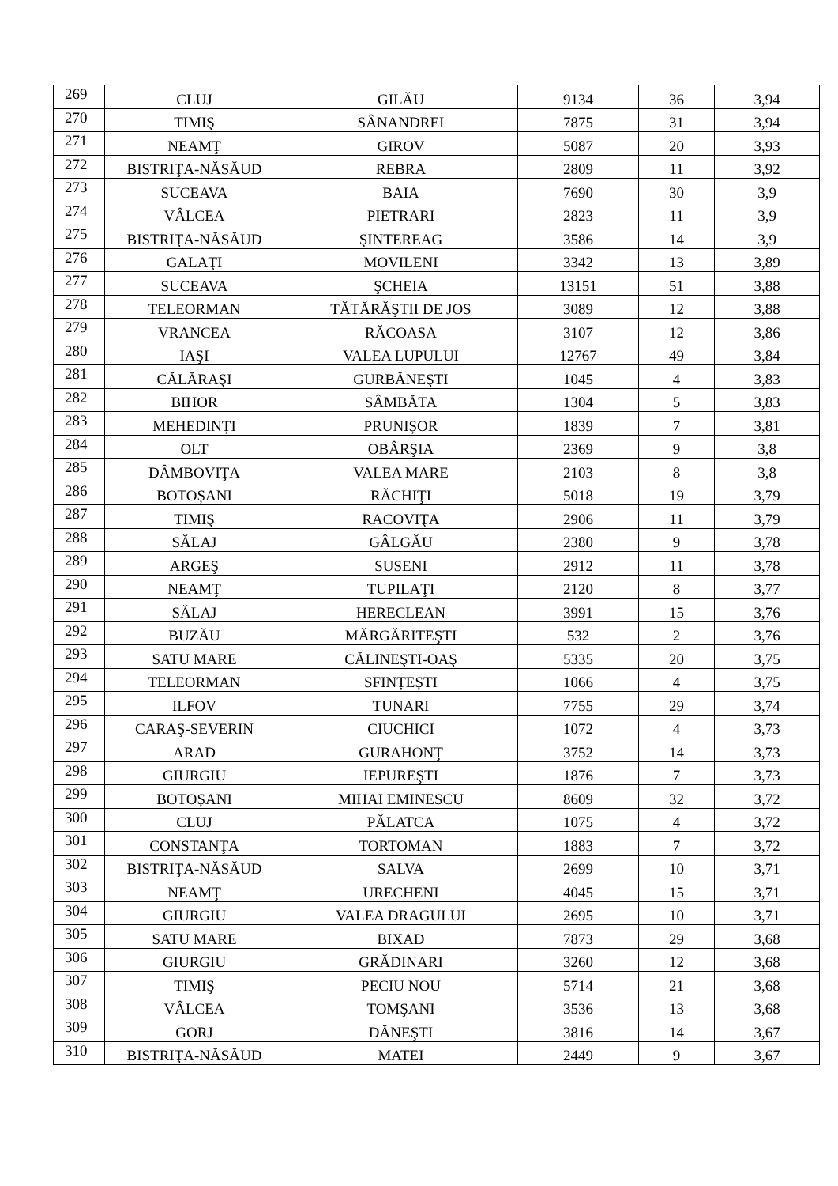| 269 | CLUJ | GILĂU | 9134 | 36 | 3,94 |
| 270 | TIMIŞ | SÂNANDREI | 7875 | 31 | 3,94 |
| 271 | NEAMŢ | GIROV | 5087 | 20 | 3,93 |
| 272 | BISTRIŢA-NĂSĂUD | REBRA | 2809 | 11 | 3,92 |
| 273 | SUCEAVA | BAIA | 7690 | 30 | 3,9 |
| 274 | VÂLCEA | PIETRARI | 2823 | 11 | 3,9 |
| 275 | BISTRIŢA-NĂSĂUD | ŞINTEREAG | 3586 | 14 | 3,9 |
| 276 | GALAŢI | MOVILENI | 3342 | 13 | 3,89 |
| 277 | SUCEAVA | ŞCHEIA | 13151 | 51 | 3,88 |
| 278 | TELEORMAN | TĂTĂRĂŞTII DE JOS | 3089 | 12 | 3,88 |
| 279 | VRANCEA | RĂCOASA | 3107 | 12 | 3,86 |
| 280 | IAŞI | VALEA LUPULUI | 12767 | 49 | 3,84 |
| 281 | CĂLĂRAŞI | GURBĂNEŞTI | 1045 | 4 | 3,83 |
| 282 | BIHOR | SÂMBĂTA | 1304 | 5 | 3,83 |
| 283 | MEHEDINȚI | PRUNIȘOR | 1839 | 7 | 3,81 |
| 284 | OLT | OBÂRŞIA | 2369 | 9 | 3,8 |
| 285 | DÂMBOVIŢA | VALEA MARE | 2103 | 8 | 3,8 |
| 286 | BOTOȘANI | RĂCHIŢI | 5018 | 19 | 3,79 |
| 287 | TIMIŞ | RACOVIŢA | 2906 | 11 | 3,79 |
| 288 | SĂLAJ | GÂLGĂU | 2380 | 9 | 3,78 |
| 289 | ARGEŞ | SUSENI | 2912 | 11 | 3,78 |
| 290 | NEAMŢ | TUPILAŢI | 2120 | 8 | 3,77 |
| 291 | SĂLAJ | HERECLEAN | 3991 | 15 | 3,76 |
| 292 | BUZĂU | MĂRGĂRITEŞTI | 532 | 2 | 3,76 |
| 293 | SATU MARE | CĂLINEŞTI-OAŞ | 5335 | 20 | 3,75 |
| 294 | TELEORMAN | SFINȚEȘTI | 1066 | 4 | 3,75 |
| 295 | ILFOV | TUNARI | 7755 | 29 | 3,74 |
| 296 | CARAŞ-SEVERIN | CIUCHICI | 1072 | 4 | 3,73 |
| 297 | ARAD | GURAHONŢ | 3752 | 14 | 3,73 |
| 298 | GIURGIU | IEPUREŞTI | 1876 | 7 | 3,73 |
| 299 | BOTOȘANI | MIHAI EMINESCU | 8609 | 32 | 3,72 |
| 300 | CLUJ | PĂLATCA | 1075 | 4 | 3,72 |
| 301 | CONSTANŢA | TORTOMAN | 1883 | 7 | 3,72 |
| 302 | BISTRIŢA-NĂSĂUD | SALVA | 2699 | 10 | 3,71 |
| 303 | NEAMŢ | URECHENI | 4045 | 15 | 3,71 |
| 304 | GIURGIU | VALEA DRAGULUI | 2695 | 10 | 3,71 |
| 305 | SATU MARE | BIXAD | 7873 | 29 | 3,68 |
| 306 | GIURGIU | GRĂDINARI | 3260 | 12 | 3,68 |
| 307 | TIMIŞ | PECIU NOU | 5714 | 21 | 3,68 |
| 308 | VÂLCEA | TOMŞANI | 3536 | 13 | 3,68 |
| 309 | GORJ | DĂNEŞTI | 3816 | 14 | 3,67 |
| 310 | BISTRIŢA-NĂSĂUD | MATEI | 2449 | 9 | 3,67 |